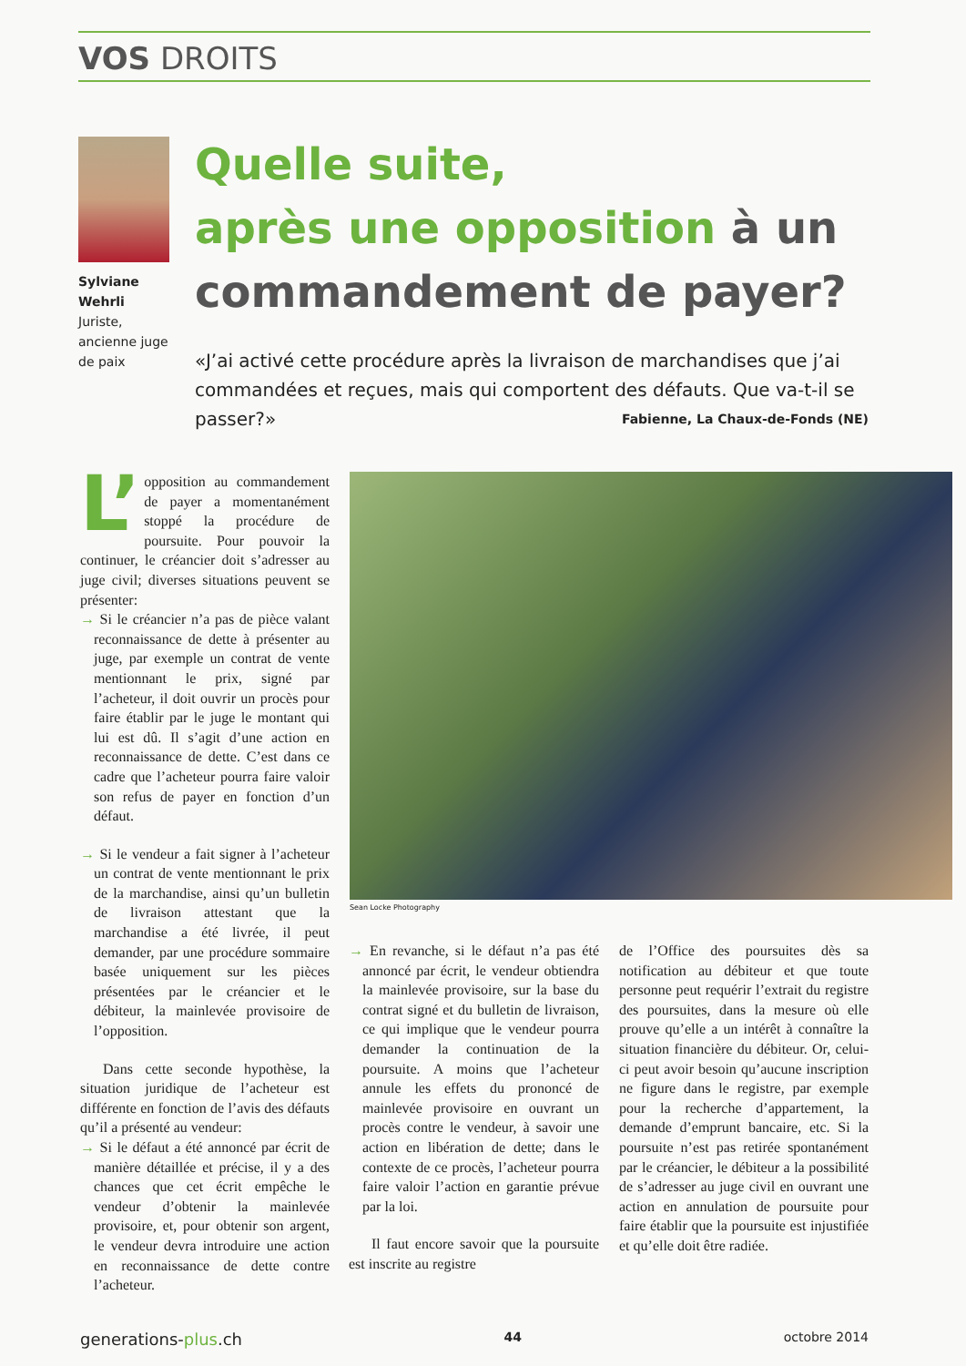VOS DROITS
Sylviane Wehrli
Juriste, ancienne juge de paix
Quelle suite,
après une opposition à un commandement de payer?
«J’ai activé cette procédure après la livraison de marchandises que j’ai commandées et reçues, mais qui comportent des défauts. Que va-t-il se passer?» Fabienne, La Chaux-de-Fonds (NE)
Sean Locke Photography
L’ opposition au commandement de payer a momentanément stoppé la procédure de poursuite. Pour pouvoir la continuer, le créancier doit s’adresser au juge civil; diverses situations peuvent se présenter:
→ Si le créancier n’a pas de pièce valant reconnaissance de dette à présenter au juge, par exemple un contrat de vente mentionnant le prix, signé par l’acheteur, il doit ouvrir un procès pour faire établir par le juge le montant qui lui est dû. Il s’agit d’une action en reconnaissance de dette. C’est dans ce cadre que l’acheteur pourra faire valoir son refus de payer en fonction d’un défaut.
→ Si le vendeur a fait signer à l’acheteur un contrat de vente mentionnant le prix de la marchandise, ainsi qu’un bulletin de livraison attestant que la marchandise a été livrée, il peut demander, par une procédure sommaire basée uniquement sur les pièces présentées par le créancier et le débiteur, la mainlevée provisoire de l’opposition.
Dans cette seconde hypothèse, la situation juridique de l’acheteur est différente en fonction de l’avis des défauts qu’il a présenté au vendeur:
→ Si le défaut a été annoncé par écrit de manière détaillée et précise, il y a des chances que cet écrit empêche le vendeur d’obtenir la mainlevée provisoire, et, pour obtenir son argent, le vendeur devra introduire une action en reconnaissance de dette contre l’acheteur.
→ En revanche, si le défaut n’a pas été annoncé par écrit, le vendeur obtiendra la mainlevée provisoire, sur la base du contrat signé et du bulletin de livraison, ce qui implique que le vendeur pourra demander la continuation de la poursuite. A moins que l’acheteur annule les effets du prononcé de mainlevée provisoire en ouvrant un procès contre le vendeur, à savoir une action en libération de dette; dans le contexte de ce procès, l’acheteur pourra faire valoir l’action en garantie prévue par la loi.
Il faut encore savoir que la poursuite est inscrite au registre
de l’Office des poursuites dès sa notification au débiteur et que toute personne peut requérir l’extrait du registre des poursuites, dans la mesure où elle prouve qu’elle a un intérêt à connaître la situation financière du débiteur. Or, celui-ci peut avoir besoin qu’aucune inscription ne figure dans le registre, par exemple pour la recherche d’appartement, la demande d’emprunt bancaire, etc. Si la poursuite n’est pas retirée spontanément par le créancier, le débiteur a la possibilité de s’adresser au juge civil en ouvrant une action en annulation de poursuite pour faire établir que la poursuite est injustifiée et qu’elle doit être radiée.
generations-plus.ch 44 octobre 2014